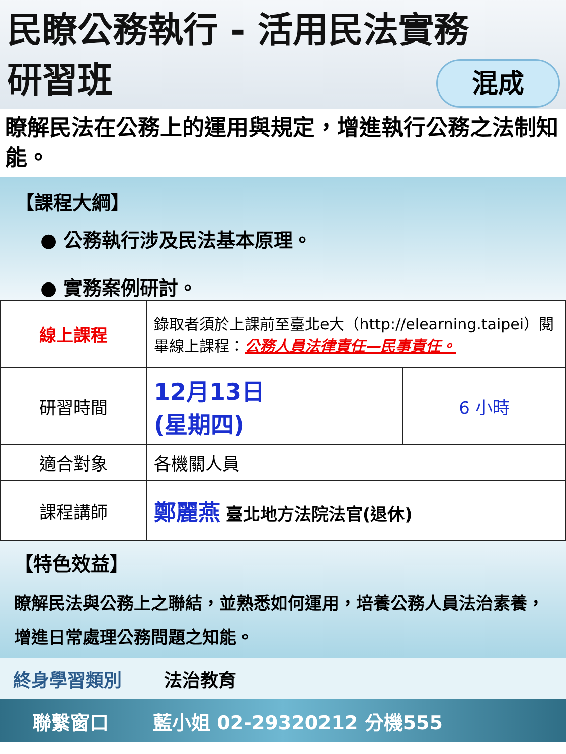民瞭公務執行 - 活用民法實務
研習班
混成
瞭解民法在公務上的運用與規定，增進執行公務之法制知能。
【課程大綱】
● 公務執行涉及民法基本原理。
● 實務案例研討。
| 線上課程 | 錄取者須於上課前至臺北e大（http://elearning.taipei）閱畢線上課程： 公務人員法律責任—民事責任。 | |
| 研習時間 | 12月13日 (星期四) | 6 小時 |
| 適合對象 | 各機關人員 | |
| 課程講師 | 鄭麗燕 臺北地方法院法官(退休) | |
【特色效益】
瞭解民法與公務上之聯結，並熟悉如何運用，培養公務人員法治素養，增進日常處理公務問題之知能。
終身學習類別 法治教育
聯繫窗口 藍小姐 02-29320212 分機555